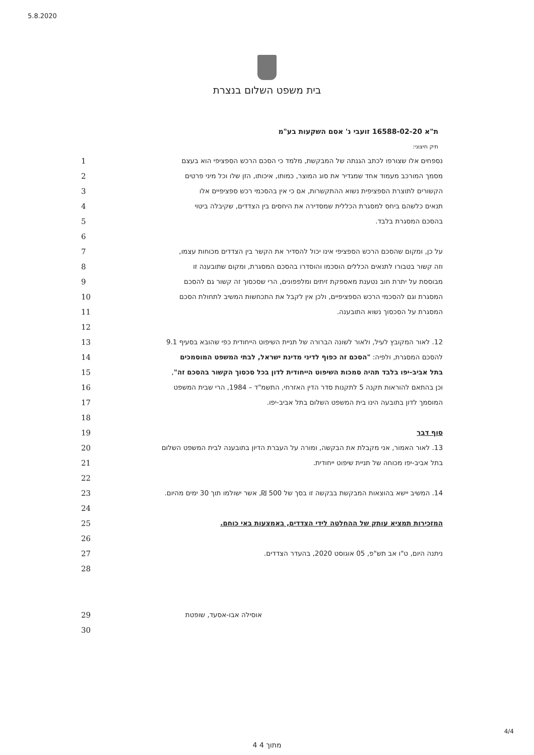5.8.2020
בית משפט השלום בנצרת
ת"א 16588-02-20 זועבי נ' אסם השקעות בע"מ
תיק חיצוני:
| 1 | נספחים אלו שצורפו לכתב הגנתה של המבקשת, מלמד כי הסכם הרכש הספציפי הוא בעצם |
| 2 | מסמך המורכב מעמוד אחד שמגדיר את סוג המוצר, כמותו, איכותו, הזן שלו וכל מיני פרטים |
| 3 | הקשורים לתוצרת הספציפית נשוא ההתקשרות, אם כי אין בהסכמי רכש ספציפיים אלו |
| 4 | תנאים כלשהם ביחס למסגרת הכללית שמסדירה את היחסים בין הצדדים, שקיבלה ביטוי |
| 5 | בהסכם המסגרת בלבד. |
| 6 | |
| 7 | על כן, ומקום שהסכם הרכש הספציפי אינו יכול להסדיר את הקשר בין הצדדים מכוחות עצמו, |
| 8 | וזה קשור בטבורו לתנאים הכללים הוסכמו והוסדרו בהסכם המסגרת, ומקום שתובענה זו |
| 9 | מבוססת על יתרת חוב נטענת מאספקת זיתים ומלפפונים, הרי שסכסוך זה קשור גם להסכם |
| 10 | המסגרת וגם להסכמי הרכש הספציפיים, ולכן אין לקבל את התכחשות המשיב לתחולת הסכם |
| 11 | המסגרת על הסכסוך נשוא התובענה. |
| 12 | |
| 13 | 12. לאור המקובץ לעיל, ולאור לשונה הברורה של תניית השיפוט הייחודית כפי שהובא בסעיף 9.1 |
| 14 | להסכם המסגרת, ולפיה: "הסכם זה כפוף לדיני מדינת ישראל, לבתי המשפט המוסמכים |
| 15 | בתל אביב-יפו בלבד תהיה סמכות השיפוט הייחודית לדון בכל סכסוך הקשור בהסכם זה" , |
| 16 | וכן בהתאם להוראות תקנה 5 לתקנות סדר הדין האזרחי, התשמ"ד – 1984, הרי שבית המשפט |
| 17 | המוסמך לדון בתובעה הינו בית המשפט השלום בתל אביב-יפו. |
| 18 | |
| 19 | סוף דבר |
| 20 | 13. לאור האמור, אני מקבלת את הבקשה, ומורה על העברת הדיון בתובענה לבית המשפט השלום |
| 21 | בתל אביב-יפו מכוחה של תניית שיפוט ייחודית. |
| 22 | |
| 23 | 14. המשיב יישא בהוצאות המבקשת בבקשה זו בסך של 500 ₪, אשר ישולמו תוך 30 ימים מהיום. |
| 24 | |
| 25 | המזכירות תמציא עותק של ההחלטה לידי הצדדים, באמצעות באי כוחם. |
| 26 | |
| 27 | ניתנה היום, ט"ו אב תש"פ, 05 אוגוסט 2020, בהעדר הצדדים. |
| 28 | |
| 29 | אוסילה אבו-אסעד, שופטת |
| 30 | |
4 מתוך 4
4/4